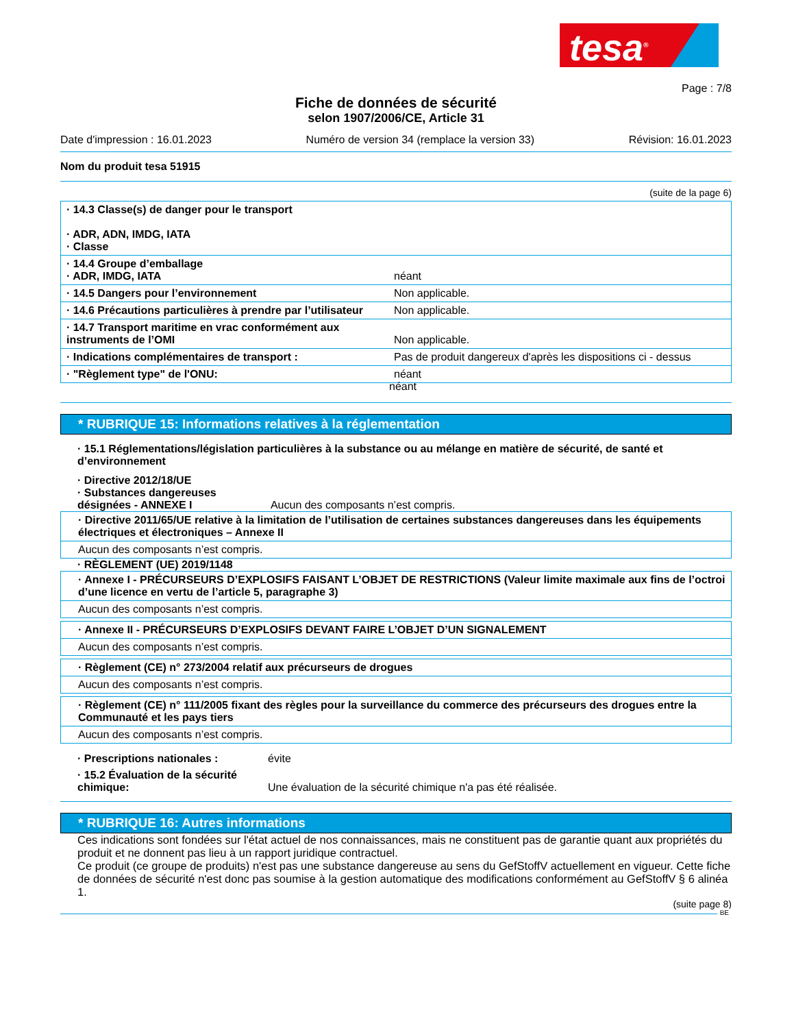tesa<sup>®</sup>
Page : 7/8
Fiche de données de sécurité
selon 1907/2006/CE, Article 31
Date d'impression : 16.01.2023 Numéro de version 34 (remplace la version 33) Révision: 16.01.2023
Nom du produit tesa 51915
(suite de la page 6)
| · 14.3 Classe(s) de danger pour le transport · ADR, ADN, IMDG, IATA · Classe | |
| · 14.4 Groupe d’emballage · ADR, IMDG, IATA | néant |
| · 14.5 Dangers pour l’environnement | Non applicable. |
| · 14.6 Précautions particulières à prendre par l’utilisateur | Non applicable. |
| · 14.7 Transport maritime en vrac conformément aux instruments de l’OMI | Non applicable. |
| · Indications complémentaires de transport : | Pas de produit dangereux d'après les dispositions ci - dessus |
| · "Règlement type" de l'ONU: | néant |
néant
* RUBRIQUE 15: Informations relatives à la réglementation
· 15.1 Réglementations/législation particulières à la substance ou au mélange en matière de sécurité, de santé et d’environnement
· Directive 2012/18/UE
· Substances dangereuses
désignées - ANNEXE I Aucun des composants n’est compris.
| · Directive 2011/65/UE relative à la limitation de l’utilisation de certaines substances dangereuses dans les équipements électriques et électroniques – Annexe II |
| Aucun des composants n’est compris. |
· RÈGLEMENT (UE) 2019/1148
| · Annexe I - PRÉCURSEURS D’EXPLOSIFS FAISANT L’OBJET DE RESTRICTIONS (Valeur limite maximale aux fins de l’octroi d’une licence en vertu de l’article 5, paragraphe 3) |
| Aucun des composants n’est compris. |
| · Annexe II - PRÉCURSEURS D’EXPLOSIFS DEVANT FAIRE L’OBJET D’UN SIGNALEMENT |
| Aucun des composants n’est compris. |
| · Règlement (CE) n° 273/2004 relatif aux précurseurs de drogues |
| Aucun des composants n’est compris. |
| · Règlement (CE) n° 111/2005 fixant des règles pour la surveillance du commerce des précurseurs des drogues entre la Communauté et les pays tiers |
| Aucun des composants n’est compris. |
| · Prescriptions nationales : | évite |
| · 15.2 Évaluation de la sécurité chimique: | Une évaluation de la sécurité chimique n'a pas été réalisée. |
* RUBRIQUE 16: Autres informations
Ces indications sont fondées sur l'état actuel de nos connaissances, mais ne constituent pas de garantie quant aux propriétés du produit et ne donnent pas lieu à un rapport juridique contractuel.
Ce produit (ce groupe de produits) n'est pas une substance dangereuse au sens du GefStoffV actuellement en vigueur. Cette fiche de données de sécurité n'est donc pas soumise à la gestion automatique des modifications conformément au GefStoffV § 6 alinéa 1.
(suite page 8)
BE